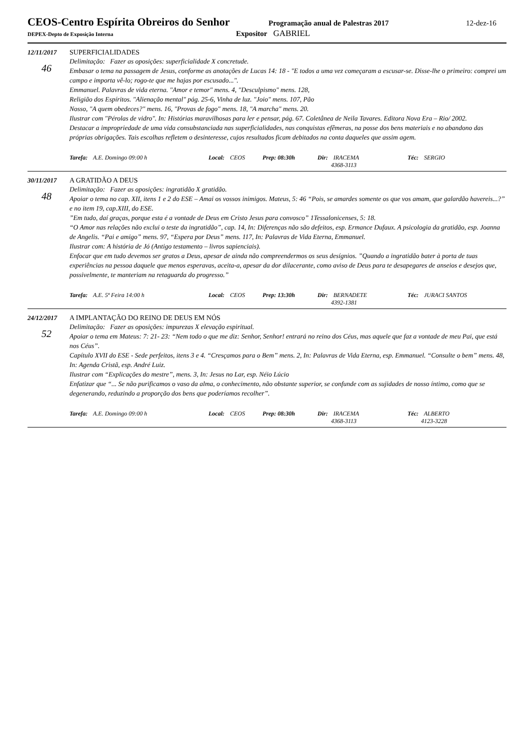CEOS-Centro Espírita Obreiros do Senhor
Programação anual de Palestras 2017
12-dez-16
DEPEX-Depto de Exposição Interna
Expositor GABRIEL
12/11/2017
46
SUPERFICIALIDADES
Delimitação: Fazer as oposições: superficialidade X concretude.
Embasar o tema na passagem de Jesus, conforme as anotações de Lucas 14: 18 - "E todos a uma vez começaram a escusar-se. Disse-lhe o primeiro: comprei um campo e importa vê-lo; rogo-te que me hajas por escusado...".
Emmanuel. Palavras de vida eterna. "Amor e temor" mens. 4, "Desculpismo" mens. 128,
Religião dos Espíritos. "Alienação mental" pág. 25-6, Vinha de luz. "Joio" mens. 107, Pão
Nosso, "A quem obedeces?" mens. 16, "Provas de fogo" mens. 18, "A marcha" mens. 20.
Ilustrar com "Pérolas de vidro". In: Histórias maravilhosas para ler e pensar, pág. 67. Coletânea de Neila Tavares. Editora Nova Era – Rio/ 2002.
Destacar a impropriedade de uma vida consubstanciada nas superficialidades, nas conquistas efêmeras, na posse dos bens materiais e no abandono das próprias obrigações. Tais escolhas refletem o desinteresse, cujos resultados ficam debitados na conta daqueles que assim agem.
Tarefa: A.E. Domingo 09:00 h Local: CEOS Prep: 08:30h Dir: IRACEMA
4368-3113
Téc: SERGIO
30/11/2017
48
A GRATIDÃO A DEUS
Delimitação: Fazer as oposições: ingratidão X gratidão.
Apoiar o tema no cap. XII, itens 1 e 2 do ESE – Amai os vossos inimigos. Mateus, 5: 46 “Pois, se amardes somente os que vos amam, que galardão havereis...?” e no item 19, cap.XIII, do ESE.
”Em tudo, daí graças, porque esta é a vontade de Deus em Cristo Jesus para convosco” 1Tessalonicenses, 5: 18.
“O Amor nas relações não exclui o teste da ingratidão”, cap. 14, In: Diferenças não são defeitos, esp. Ermance Dufaux. A psicologia da gratidão, esp. Joanna de Angelis. “Pai e amigo” mens. 97, “Espera por Deus” mens. 117, In: Palavras de Vida Eterna, Emmanuel.
Ilustrar com: A história de Jó (Antigo testamento – livros sapienciais).
Enfocar que em tudo devemos ser gratos a Deus, apesar de ainda não compreendermos os seus desígnios. ”Quando a ingratidão bater à porta de tuas experiências na pessoa daquele que menos esperavas, aceita-a, apesar da dor dilacerante, como aviso de Deus para te desapegares de anseios e desejos que, possivelmente, te manteriam na retaguarda do progresso.”
Tarefa: A.E. 5ª Feira 14:00 h Local: CEOS Prep: 13:30h Dir: BERNADETE
4392-1381
Téc: JURACI SANTOS
24/12/2017
52
A IMPLANTAÇÃO DO REINO DE DEUS EM NÓS
Delimitação: Fazer as oposições: impurezas X elevação espiritual.
Apoiar o tema em Mateus: 7: 21- 23: “Nem todo o que me diz: Senhor, Senhor! entrará no reino dos Céus, mas aquele que faz a vontade de meu Pai, que está nos Céus”.
Capítulo XVII do ESE - Sede perfeitos, itens 3 e 4. “Cresçamos para o Bem” mens. 2, In: Palavras de Vida Eterna, esp. Emmanuel. “Consulte o bem” mens. 48, In: Agenda Cristã, esp. André Luiz.
Ilustrar com “Explicações do mestre”, mens. 3, In: Jesus no Lar, esp. Néio Lúcio
Enfatizar que “... Se não purificamos o vaso da alma, o conhecimento, não obstante superior, se confunde com as sujidades de nosso íntimo, como que se degenerando, reduzindo a proporção dos bens que poderíamos recolher”.
Tarefa: A.E. Domingo 09:00 h Local: CEOS Prep: 08:30h Dir: IRACEMA
4368-3113
Téc: ALBERTO
4123-3228